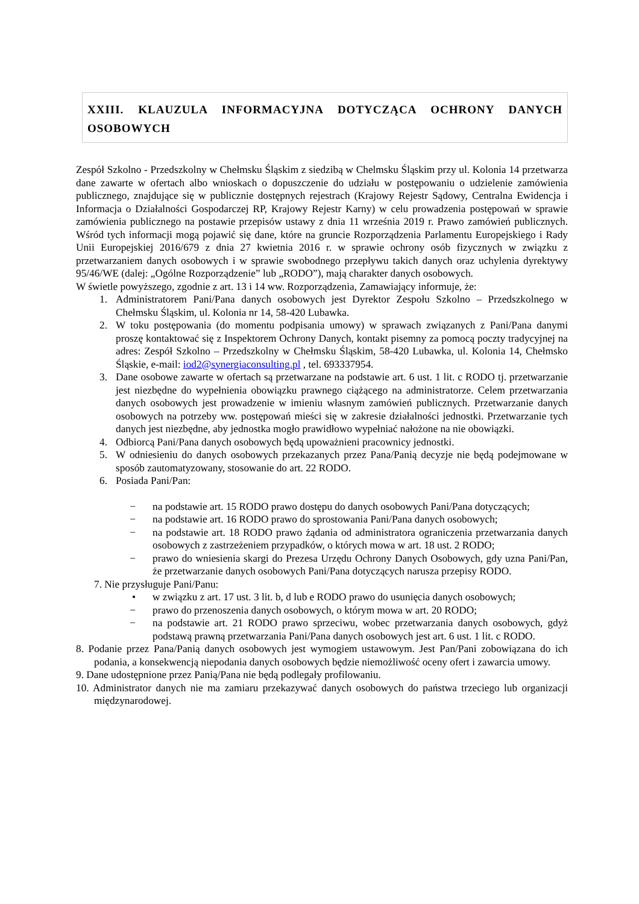XXIII. KLAUZULA INFORMACYJNA DOTYCZĄCA OCHRONY DANYCH OSOBOWYCH
Zespół Szkolno - Przedszkolny w Chełmsku Śląskim z siedzibą w Chelmsku Śląskim przy ul. Kolonia 14 przetwarza dane zawarte w ofertach albo wnioskach o dopuszczenie do udziału w postępowaniu o udzielenie zamówienia publicznego, znajdujące się w publicznie dostępnych rejestrach (Krajowy Rejestr Sądowy, Centralna Ewidencja i Informacja o Działalności Gospodarczej RP, Krajowy Rejestr Karny) w celu prowadzenia postępowań w sprawie zamówienia publicznego na postawie przepisów ustawy z dnia 11 września 2019 r. Prawo zamówień publicznych. Wśród tych informacji mogą pojawić się dane, które na gruncie Rozporządzenia Parlamentu Europejskiego i Rady Unii Europejskiej 2016/679 z dnia 27 kwietnia 2016 r. w sprawie ochrony osób fizycznych w związku z przetwarzaniem danych osobowych i w sprawie swobodnego przepływu takich danych oraz uchylenia dyrektywy 95/46/WE (dalej: „Ogólne Rozporządzenie” lub „RODO”), mają charakter danych osobowych.
W świetle powyższego, zgodnie z art. 13 i 14 ww. Rozporządzenia, Zamawiający informuje, że:
1. Administratorem Pani/Pana danych osobowych jest Dyrektor Zespołu Szkolno – Przedszkolnego w Chełmsku Śląskim, ul. Kolonia nr 14, 58-420 Lubawka.
2. W toku postępowania (do momentu podpisania umowy) w sprawach związanych z Pani/Pana danymi proszę kontaktować się z Inspektorem Ochrony Danych, kontakt pisemny za pomocą poczty tradycyjnej na adres: Zespół Szkolno – Przedszkolny w Chełmsku Śląskim, 58-420 Lubawka, ul. Kolonia 14, Chełmsko Śląskie, e-mail: iod2@synergiaconsulting.pl , tel. 693337954.
3. Dane osobowe zawarte w ofertach są przetwarzane na podstawie art. 6 ust. 1 lit. c RODO tj. przetwarzanie jest niezbędne do wypełnienia obowiązku prawnego ciążącego na administratorze. Celem przetwarzania danych osobowych jest prowadzenie w imieniu własnym zamówień publicznych. Przetwarzanie danych osobowych na potrzeby ww. postępowań mieści się w zakresie działalności jednostki. Przetwarzanie tych danych jest niezbędne, aby jednostka mogło prawidłowo wypełniać nałożone na nie obowiązki.
4. Odbiorcą Pani/Pana danych osobowych będą upoważnieni pracownicy jednostki.
5. W odniesieniu do danych osobowych przekazanych przez Pana/Panią decyzje nie będą podejmowane w sposób zautomatyzowany, stosowanie do art. 22 RODO.
6. Posiada Pani/Pan:
− na podstawie art. 15 RODO prawo dostępu do danych osobowych Pani/Pana dotyczących;
− na podstawie art. 16 RODO prawo do sprostowania Pani/Pana danych osobowych;
− na podstawie art. 18 RODO prawo żądania od administratora ograniczenia przetwarzania danych osobowych z zastrzeżeniem przypadków, o których mowa w art. 18 ust. 2 RODO;
− prawo do wniesienia skargi do Prezesa Urzędu Ochrony Danych Osobowych, gdy uzna Pani/Pan, że przetwarzanie danych osobowych Pani/Pana dotyczących narusza przepisy RODO.
7. Nie przysługuje Pani/Panu:
• w związku z art. 17 ust. 3 lit. b, d lub e RODO prawo do usunięcia danych osobowych;
− prawo do przenoszenia danych osobowych, o którym mowa w art. 20 RODO;
− na podstawie art. 21 RODO prawo sprzeciwu, wobec przetwarzania danych osobowych, gdyż podstawą prawną przetwarzania Pani/Pana danych osobowych jest art. 6 ust. 1 lit. c RODO.
8. Podanie przez Pana/Panią danych osobowych jest wymogiem ustawowym. Jest Pan/Pani zobowiązana do ich podania, a konsekwencją niepodania danych osobowych będzie niemożliwość oceny ofert i zawarcia umowy.
9. Dane udostępnione przez Panią/Pana nie będą podlegały profilowaniu.
10. Administrator danych nie ma zamiaru przekazywać danych osobowych do państwa trzeciego lub organizacji międzynarodowej.